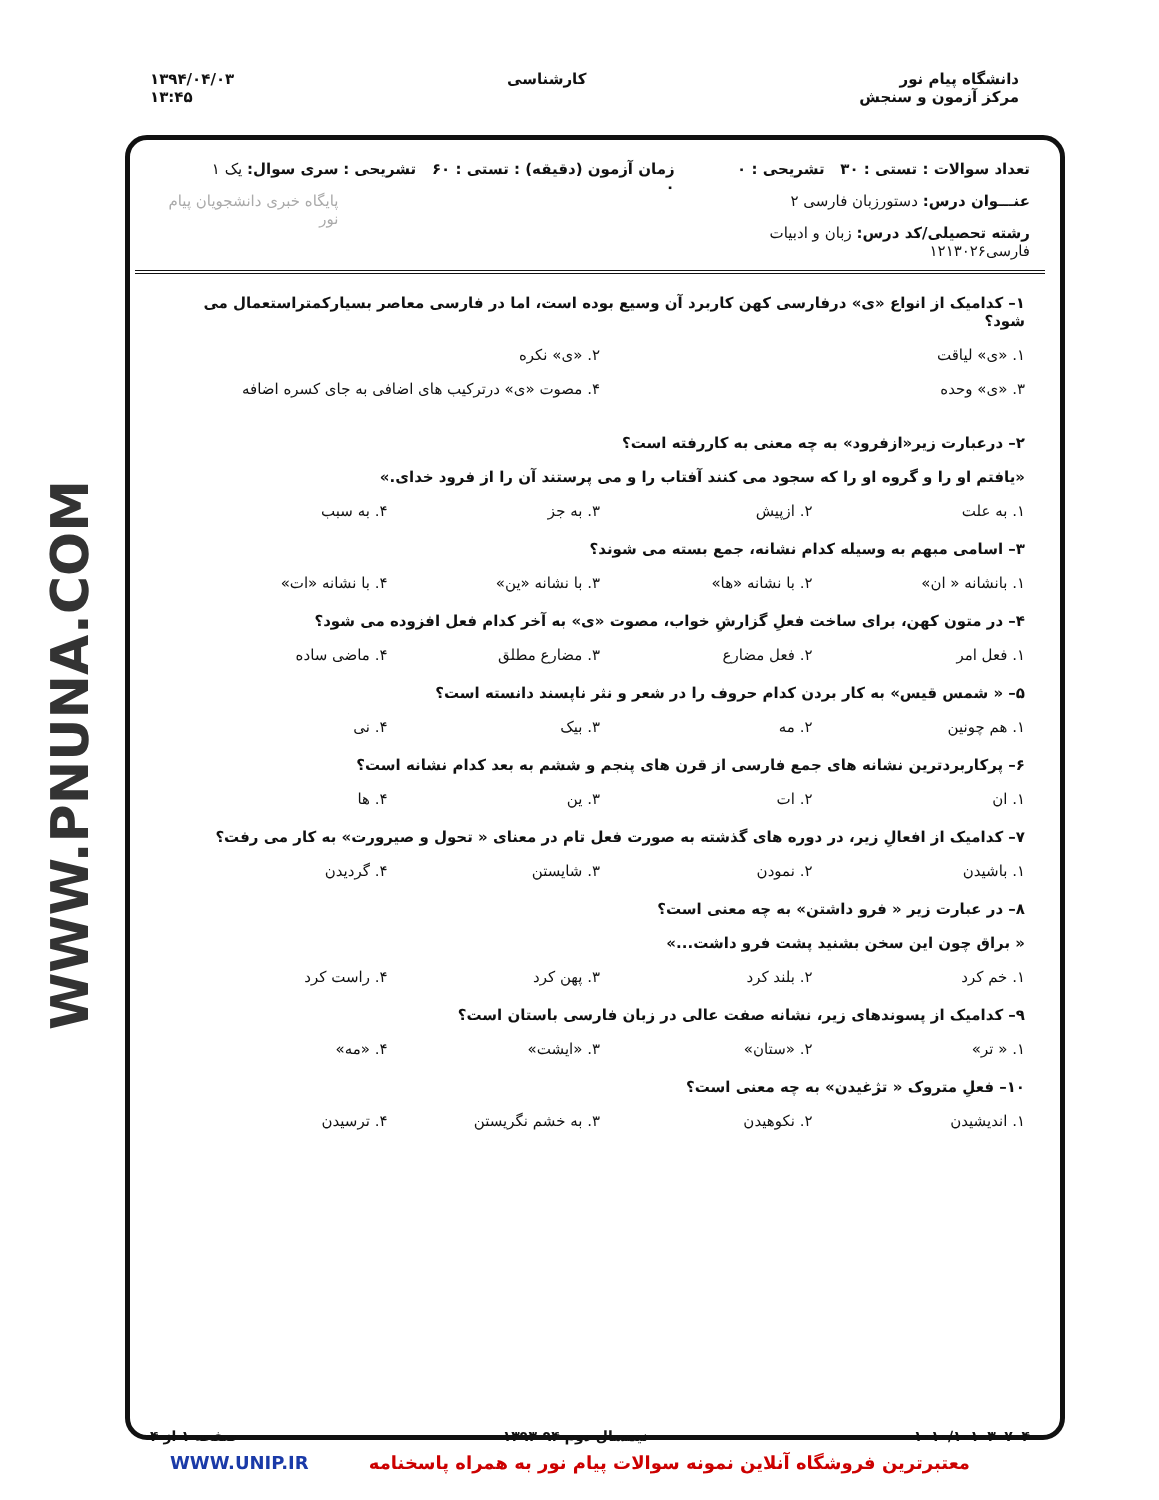دانشگاه پیام نور
مرکز آزمون و سنجش
کارشناسی ۱۳۹۴/۰۴/۰۳
۱۳:۴۵
WWW.PNUNA.COM
تعداد سوالات : تستی : ۳۰ تشریحی : ۰
عنـــوان درس: دستورزبان فارسی ۲
رشته تحصیلی/کد درس: زبان و ادبیات فارسی۱۲۱۳۰۲۶
زمان آزمون (دقیقه) : تستی : ۶۰ تشریحی : ۰
سری سوال: یک ۱
پایگاه خبری دانشجویان پیام نور
۱– کدامیک از انواع «ی» درفارسی کهن کاربرد آن وسیع بوده است، اما در فارسی معاصر بسیارکمتراستعمال می شود؟
۱. «ی» لیاقت ۲. «ی» نکره ۳. «ی» وحده ۴. مصوت «ی» درترکیب های اضافی به جای کسره اضافه
۲– درعبارت زیر«ازفرود» به چه معنی به کاررفته است؟
«یافتم او را و گروه او را که سجود می کنند آفتاب را و می پرستند آن را از فرود خدای.»
۱. به علت ۲. ازپیش ۳. به جز ۴. به سبب
۳– اسامی مبهم به وسیله کدام نشانه، جمع بسته می شوند؟
۱. بانشانه « ان» ۲. با نشانه «ها» ۳. با نشانه «ین» ۴. با نشانه «ات»
۴– در متون کهن، برای ساخت فعلِ گزارشِ خواب، مصوت «ی» به آخر کدام فعل افزوده می شود؟
۱. فعل امر ۲. فعل مضارع ۳. مضارع مطلق ۴. ماضی ساده
۵– « شمس قیس» به کار بردن کدام حروف را در شعر و نثر ناپسند دانسته است؟
۱. هم چونین ۲. مه ۳. بیک ۴. نی
۶– پرکاربردترین نشانه های جمع فارسی از قرن های پنجم و ششم به بعد کدام نشانه است؟
۱. ان ۲. ات ۳. ین ۴. ها
۷– کدامیک از افعالِ زیر، در دوره های گذشته به صورت فعل تام در معنای « تحول و صیرورت» به کار می رفت؟
۱. باشیدن ۲. نمودن ۳. شایستن ۴. گردیدن
۸– در عبارت زیر « فرو داشتن» به چه معنی است؟
« براق چون این سخن بشنید پشت فرو داشت...»
۱. خم کرد ۲. بلند کرد ۳. پهن کرد ۴. راست کرد
۹– کدامیک از پسوندهای زیر، نشانه صفت عالی در زبان فارسی باستان است؟
۱. « تر» ۲. «ستان» ۳. «ایشت» ۴. «مه»
۱۰– فعلِ متروک « تژغیدن» به چه معنی است؟
۱. اندیشیدن ۲. نکوهیدن ۳. به خشم نگریستن ۴. ترسیدن
۱۰۱۰/۱۰۱۰۳۰۷۰۴ نیمسال دوم ۹۴-۱۳۹۳ صفحه ۱ از ۴
WWW.UNIP.IR معتبرترین فروشگاه آنلاین نمونه سوالات پیام نور به همراه پاسخنامه